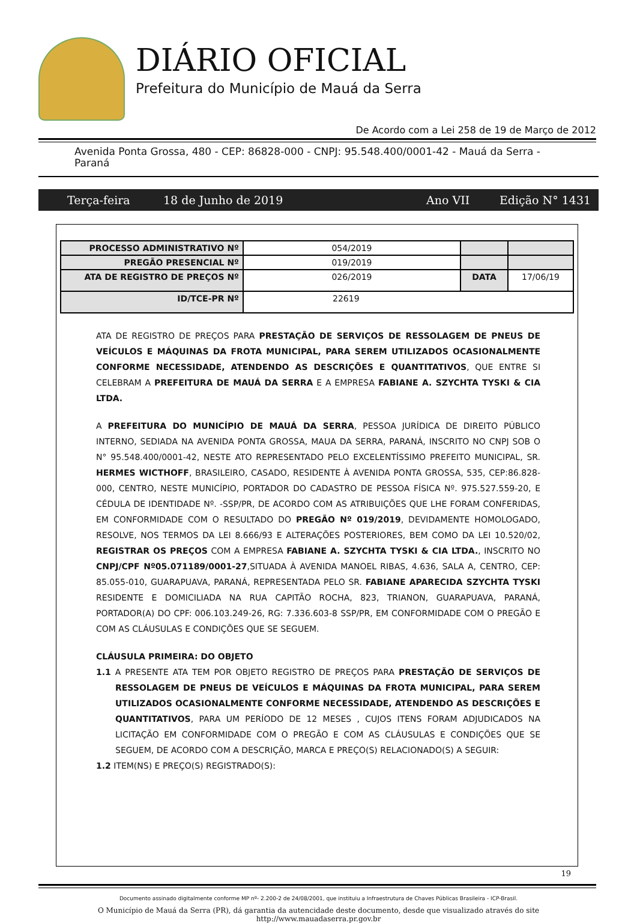DIÁRIO OFICIAL
Prefeitura do Município de Mauá da Serra
De Acordo com a Lei 258 de 19 de Março de 2012
Avenida Ponta Grossa, 480 - CEP: 86828-000 - CNPJ: 95.548.400/0001-42 - Mauá da Serra - Paraná
Terça-feira 18 de Junho de 2019 Ano VII Edição N° 1431
| PROCESSO ADMINISTRATIVO Nº | 054/2019 | | |
| PREGÃO PRESENCIAL Nº | 019/2019 | | |
| ATA DE REGISTRO DE PREÇOS Nº | 026/2019 | DATA | 17/06/19 |
| ID/TCE-PR Nº | 22619 | | |
ATA DE REGISTRO DE PREÇOS PARA PRESTAÇÃO DE SERVIÇOS DE RESSOLAGEM DE PNEUS DE VEÍCULOS E MÁQUINAS DA FROTA MUNICIPAL, PARA SEREM UTILIZADOS OCASIONALMENTE CONFORME NECESSIDADE, ATENDENDO AS DESCRIÇÕES E QUANTITATIVOS, QUE ENTRE SI CELEBRAM A PREFEITURA DE MAUÁ DA SERRA E A EMPRESA FABIANE A. SZYCHTA TYSKI & CIA LTDA.
A PREFEITURA DO MUNICÍPIO DE MAUÁ DA SERRA, PESSOA JURÍDICA DE DIREITO PÚBLICO INTERNO, SEDIADA NA AVENIDA PONTA GROSSA, MAUA DA SERRA, PARANÁ, INSCRITO NO CNPJ SOB O N° 95.548.400/0001-42, NESTE ATO REPRESENTADO PELO EXCELENTÍSSIMO PREFEITO MUNICIPAL, SR. HERMES WICTHOFF, BRASILEIRO, CASADO, RESIDENTE À AVENIDA PONTA GROSSA, 535, CEP:86.828-000, CENTRO, NESTE MUNICÍPIO, PORTADOR DO CADASTRO DE PESSOA FÍSICA Nº. 975.527.559-20, E CÉDULA DE IDENTIDADE Nº. -SSP/PR, DE ACORDO COM AS ATRIBUIÇÕES QUE LHE FORAM CONFERIDAS, EM CONFORMIDADE COM O RESULTADO DO PREGÃO Nº 019/2019, DEVIDAMENTE HOMOLOGADO, RESOLVE, NOS TERMOS DA LEI 8.666/93 E ALTERAÇÕES POSTERIORES, BEM COMO DA LEI 10.520/02, REGISTRAR OS PREÇOS COM A EMPRESA FABIANE A. SZYCHTA TYSKI & CIA LTDA., INSCRITO NO CNPJ/CPF Nº05.071189/0001-27,SITUADA À AVENIDA MANOEL RIBAS, 4.636, SALA A, CENTRO, CEP: 85.055-010, GUARAPUAVA, PARANÁ, REPRESENTADA PELO SR. FABIANE APARECIDA SZYCHTA TYSKI RESIDENTE E DOMICILIADA NA RUA CAPITÃO ROCHA, 823, TRIANON, GUARAPUAVA, PARANÁ, PORTADOR(A) DO CPF: 006.103.249-26, RG: 7.336.603-8 SSP/PR, EM CONFORMIDADE COM O PREGÃO E COM AS CLÁUSULAS E CONDIÇÕES QUE SE SEGUEM.
CLÁUSULA PRIMEIRA: DO OBJETO
1.1 A PRESENTE ATA TEM POR OBJETO REGISTRO DE PREÇOS PARA PRESTAÇÃO DE SERVIÇOS DE RESSOLAGEM DE PNEUS DE VEÍCULOS E MÁQUINAS DA FROTA MUNICIPAL, PARA SEREM UTILIZADOS OCASIONALMENTE CONFORME NECESSIDADE, ATENDENDO AS DESCRIÇÕES E QUANTITATIVOS, PARA UM PERÍODO DE 12 MESES , CUJOS ITENS FORAM ADJUDICADOS NA LICITAÇÃO EM CONFORMIDADE COM O PREGÃO E COM AS CLÁUSULAS E CONDIÇÕES QUE SE SEGUEM, DE ACORDO COM A DESCRIÇÃO, MARCA E PREÇO(S) RELACIONADO(S) A SEGUIR:
1.2 ITEM(NS) E PREÇO(S) REGISTRADO(S):
19
Documento assinado digitalmente conforme MP nº- 2.200-2 de 24/08/2001, que instituiu a Infraestrutura de Chaves Públicas Brasileira - ICP-Brasil.
O Município de Mauá da Serra (PR), dá garantia da autencidade deste documento, desde que visualizado através do site
http://www.mauadaserra.pr.gov.br